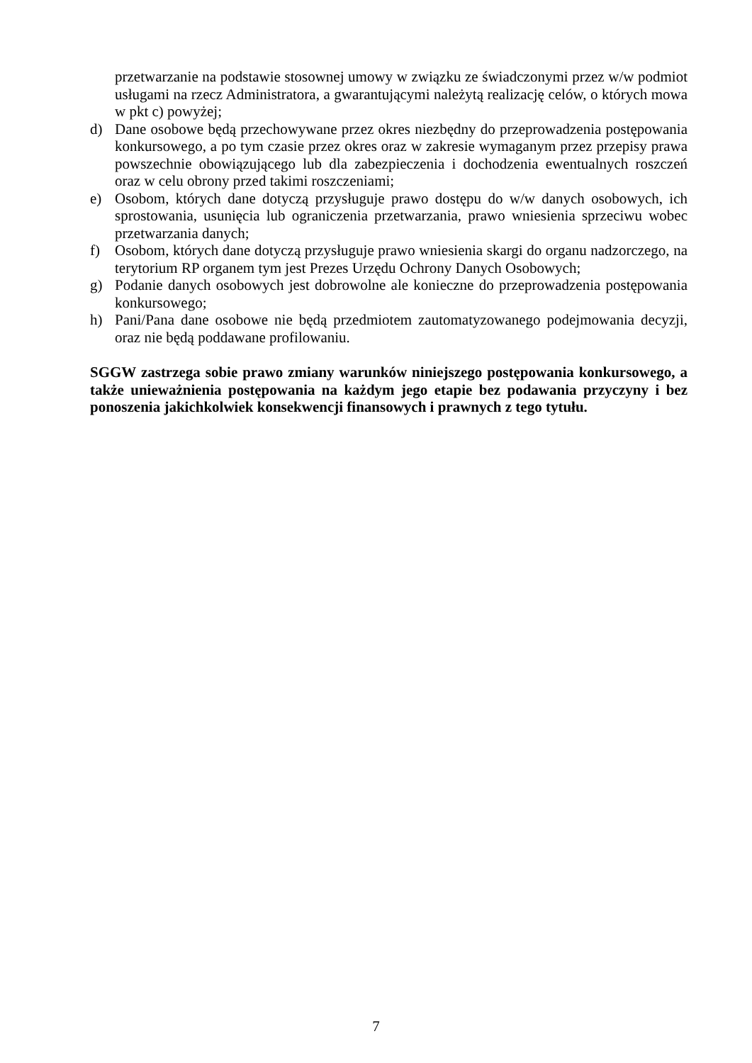przetwarzanie na podstawie stosownej umowy w związku ze świadczonymi przez w/w podmiot usługami na rzecz Administratora, a gwarantującymi należytą realizację celów, o których mowa w pkt c) powyżej;
d) Dane osobowe będą przechowywane przez okres niezbędny do przeprowadzenia postępowania konkursowego, a po tym czasie przez okres oraz w zakresie wymaganym przez przepisy prawa powszechnie obowiązującego lub dla zabezpieczenia i dochodzenia ewentualnych roszczeń oraz w celu obrony przed takimi roszczeniami;
e) Osobom, których dane dotyczą przysługuje prawo dostępu do w/w danych osobowych, ich sprostowania, usunięcia lub ograniczenia przetwarzania, prawo wniesienia sprzeciwu wobec przetwarzania danych;
f) Osobom, których dane dotyczą przysługuje prawo wniesienia skargi do organu nadzorczego, na terytorium RP organem tym jest Prezes Urzędu Ochrony Danych Osobowych;
g) Podanie danych osobowych jest dobrowolne ale konieczne do przeprowadzenia postępowania konkursowego;
h) Pani/Pana dane osobowe nie będą przedmiotem zautomatyzowanego podejmowania decyzji, oraz nie będą poddawane profilowaniu.
SGGW zastrzega sobie prawo zmiany warunków niniejszego postępowania konkursowego, a także unieważnienia postępowania na każdym jego etapie bez podawania przyczyny i bez ponoszenia jakichkolwiek konsekwencji finansowych i prawnych z tego tytułu.
7